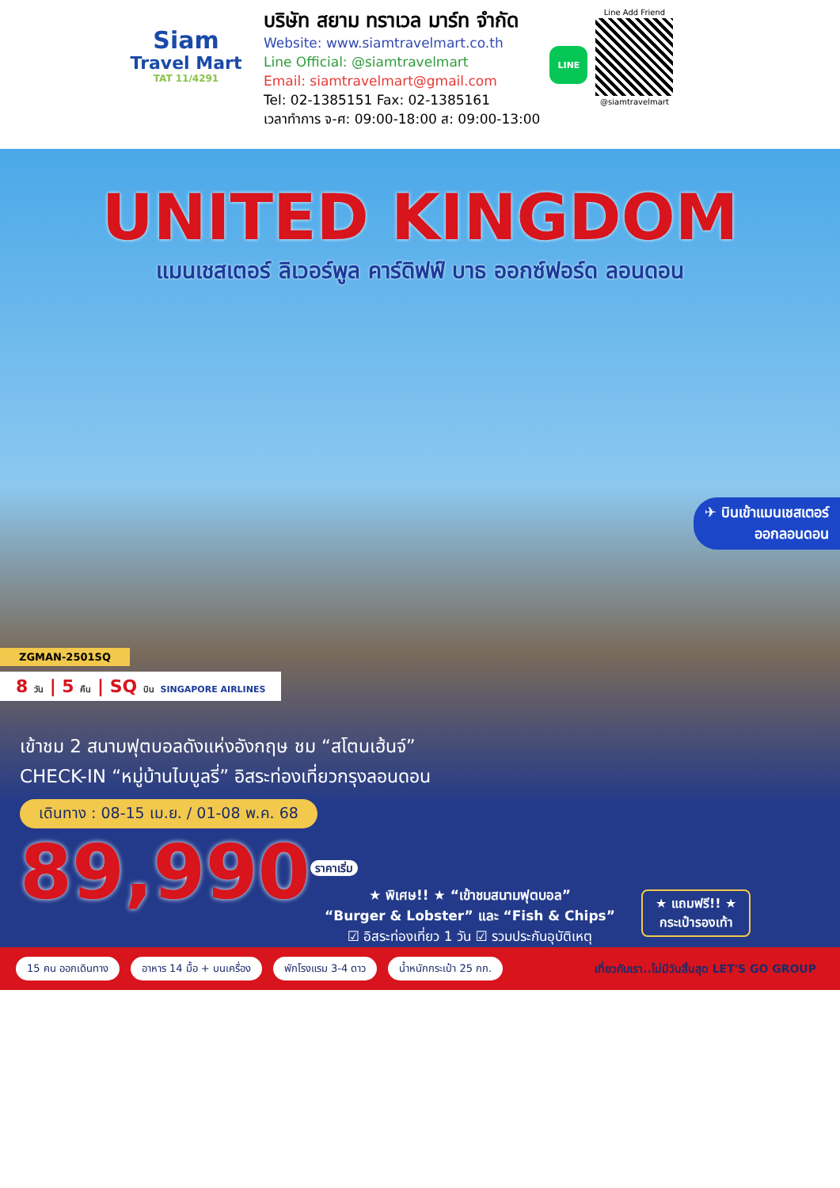Siam
Travel Mart
TAT 11/4291
บริษัท สยาม ทราเวล มาร์ท จำกัด
Website: www.siamtravelmart.co.th
Line Official: @siamtravelmart
Email: siamtravelmart@gmail.com
Tel: 02-1385151 Fax: 02-1385161
เวลาทำการ จ-ศ: 09:00-18:00 ส: 09:00-13:00
LINE
Line Add Friend
@siamtravelmart
UNITED KINGDOM
แมนเชสเตอร์ ลิเวอร์พูล คาร์ดิฟฟ์ บาธ ออกซ์ฟอร์ด ลอนดอน
✈ บินเข้าแมนเชสเตอร์
ออกลอนดอน
ZGMAN-2501SQ
8 วัน | 5 คืน | SQ บิน SINGAPORE AIRLINES
เข้าชม 2 สนามฟุตบอลดังแห่งอังกฤษ ชม “สโตนเฮ้นจ์”
CHECK-IN “หมู่บ้านไบบูลรี่” อิสระท่องเที่ยวกรุงลอนดอน
เดินทาง : 08-15 เม.ย. / 01-08 พ.ค. 68
89,990<sup>ราคาเริ่ม</sup>
★ พิเศษ!! ★ “เข้าชมสนามฟุตบอล”
“Burger & Lobster” และ “Fish & Chips”
☑ อิสระท่องเที่ยว 1 วัน ☑ รวมประกันอุบัติเหตุ
★ แถมฟรี!! ★
กระเป๋ารองเท้า
15 คน ออกเดินทาง อาหาร 14 มื้อ + บนเครื่อง พักโรงแรม 3-4 ดาว น้ำหนักกระเป๋า 25 กก. เที่ยวกับเรา..ไม่มีวันสิ้นสุด LET'S GO GROUP